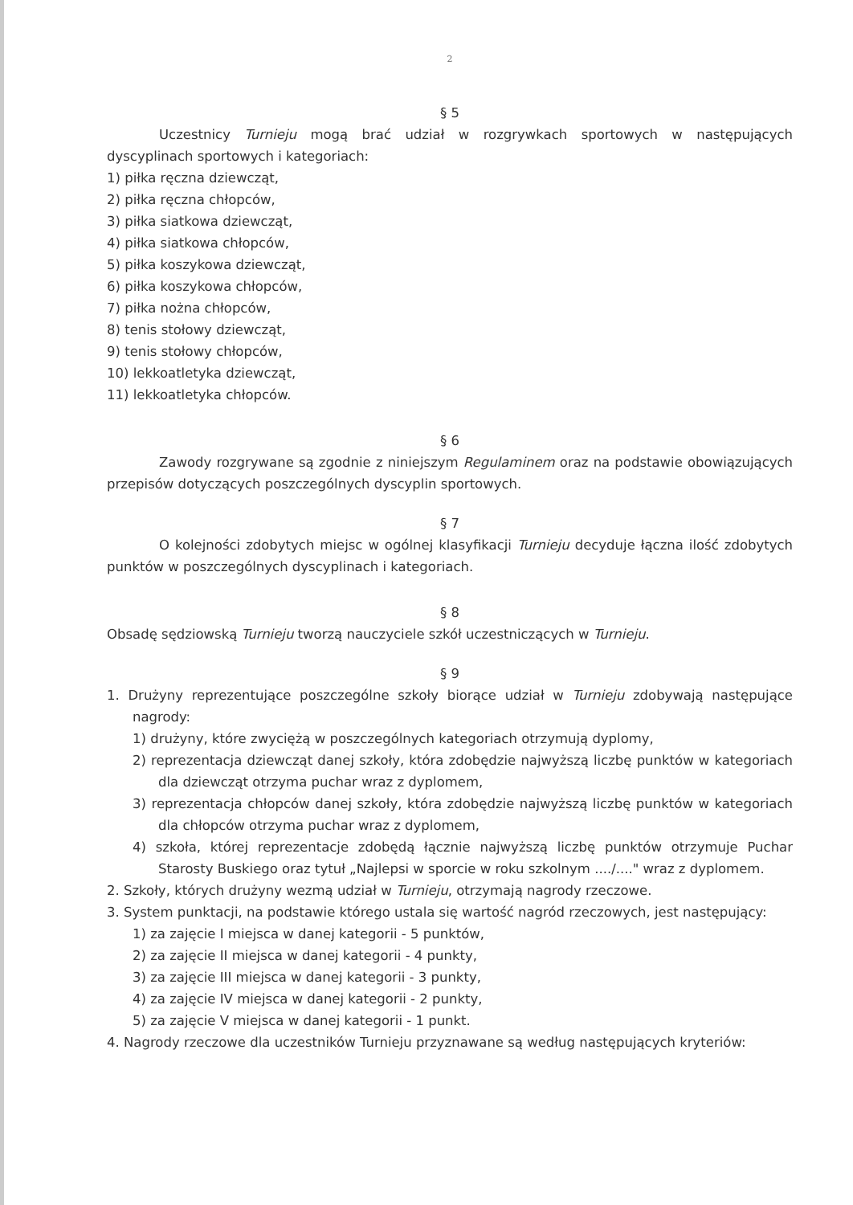2
§ 5
Uczestnicy Turnieju mogą brać udział w rozgrywkach sportowych w następujących dyscyplinach sportowych i kategoriach:
1) piłka ręczna dziewcząt,
2) piłka ręczna chłopców,
3) piłka siatkowa dziewcząt,
4) piłka siatkowa chłopców,
5) piłka koszykowa dziewcząt,
6) piłka koszykowa chłopców,
7) piłka nożna chłopców,
8) tenis stołowy dziewcząt,
9) tenis stołowy chłopców,
10) lekkoatletyka dziewcząt,
11) lekkoatletyka chłopców.
§ 6
Zawody rozgrywane są zgodnie z niniejszym Regulaminem oraz na podstawie obowiązujących przepisów dotyczących poszczególnych dyscyplin sportowych.
§ 7
O kolejności zdobytych miejsc w ogólnej klasyfikacji Turnieju decyduje łączna ilość zdobytych punktów w poszczególnych dyscyplinach i kategoriach.
§ 8
Obsadę sędziowską Turnieju tworzą nauczyciele szkół uczestniczących w Turnieju.
§ 9
1. Drużyny reprezentujące poszczególne szkoły biorące udział w Turnieju zdobywają następujące nagrody:
1) drużyny, które zwyciężą w poszczególnych kategoriach otrzymują dyplomy,
2) reprezentacja dziewcząt danej szkoły, która zdobędzie najwyższą liczbę punktów w kategoriach dla dziewcząt otrzyma puchar wraz z dyplomem,
3) reprezentacja chłopców danej szkoły, która zdobędzie najwyższą liczbę punktów w kategoriach dla chłopców otrzyma puchar wraz z dyplomem,
4) szkoła, której reprezentacje zdobędą łącznie najwyższą liczbę punktów otrzymuje Puchar Starosty Buskiego oraz tytuł „Najlepsi w sporcie w roku szkolnym ..../...." wraz z dyplomem.
2. Szkoły, których drużyny wezmą udział w Turnieju, otrzymają nagrody rzeczowe.
3. System punktacji, na podstawie którego ustala się wartość nagród rzeczowych, jest następujący:
1) za zajęcie I miejsca w danej kategorii - 5 punktów,
2) za zajęcie II miejsca w danej kategorii - 4 punkty,
3) za zajęcie III miejsca w danej kategorii - 3 punkty,
4) za zajęcie IV miejsca w danej kategorii - 2 punkty,
5) za zajęcie V miejsca w danej kategorii - 1 punkt.
4. Nagrody rzeczowe dla uczestników Turnieju przyznawane są według następujących kryteriów: